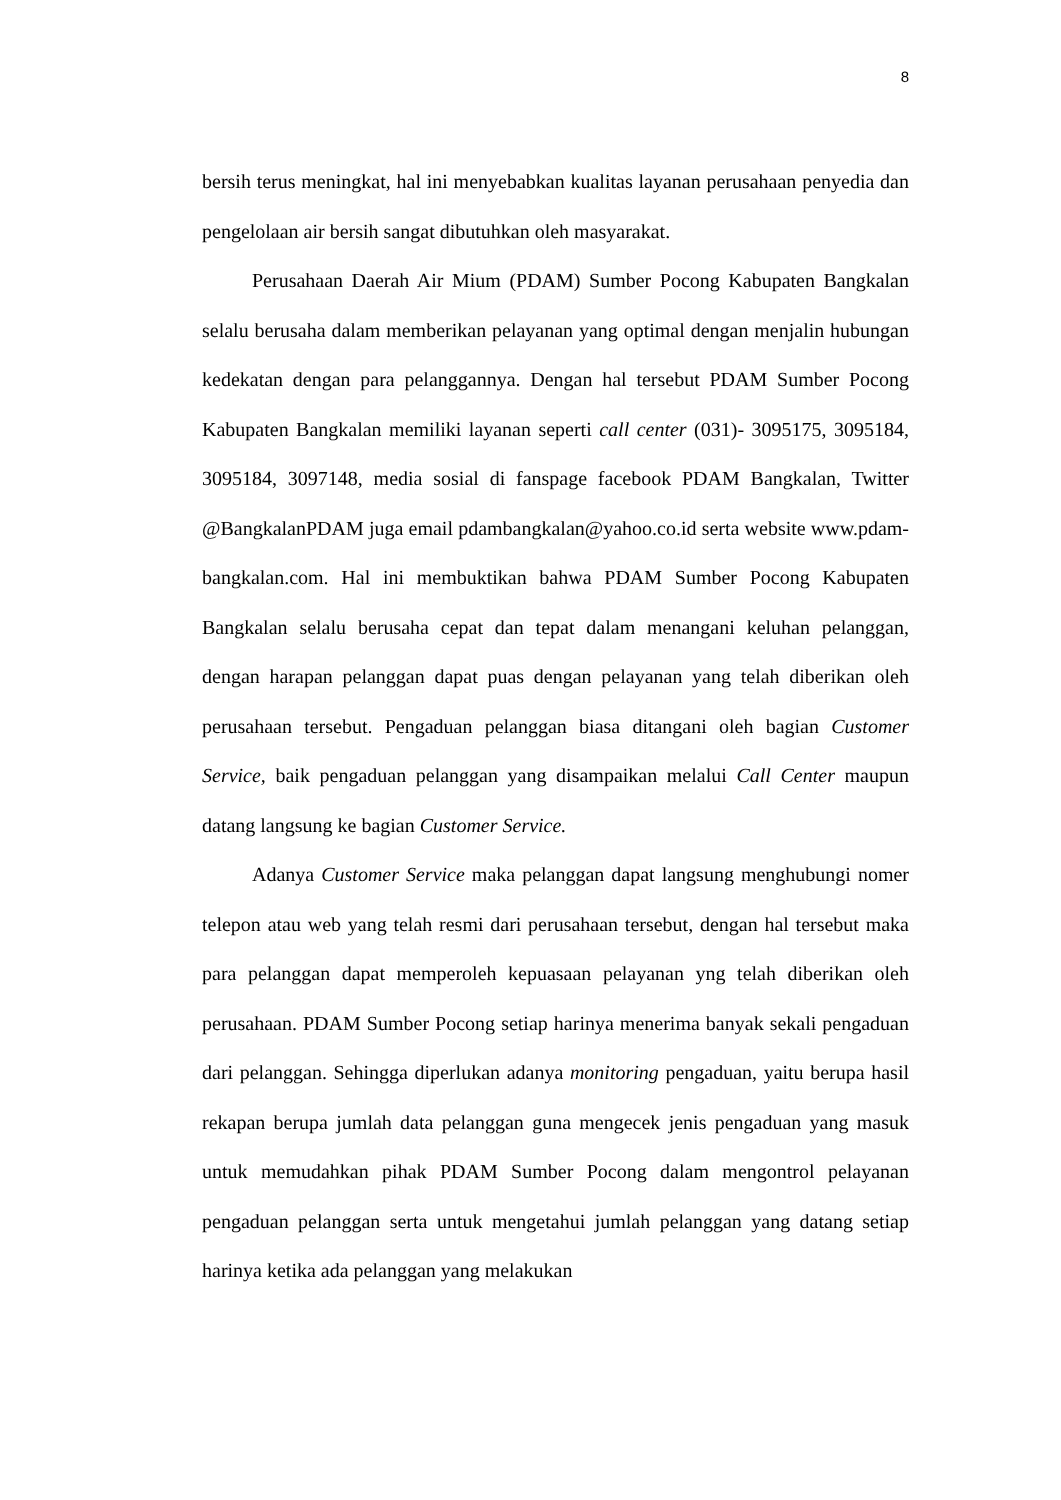8
bersih terus meningkat, hal ini menyebabkan kualitas layanan perusahaan penyedia dan pengelolaan air bersih sangat dibutuhkan oleh masyarakat.
Perusahaan Daerah Air Mium (PDAM) Sumber Pocong Kabupaten Bangkalan selalu berusaha dalam memberikan pelayanan yang optimal dengan menjalin hubungan kedekatan dengan para pelanggannya. Dengan hal tersebut PDAM Sumber Pocong Kabupaten Bangkalan memiliki layanan seperti call center (031)- 3095175, 3095184, 3095184, 3097148, media sosial di fanspage facebook PDAM Bangkalan, Twitter @BangkalanPDAM juga email pdambangkalan@yahoo.co.id serta website www.pdam-bangkalan.com. Hal ini membuktikan bahwa PDAM Sumber Pocong Kabupaten Bangkalan selalu berusaha cepat dan tepat dalam menangani keluhan pelanggan, dengan harapan pelanggan dapat puas dengan pelayanan yang telah diberikan oleh perusahaan tersebut. Pengaduan pelanggan biasa ditangani oleh bagian Customer Service, baik pengaduan pelanggan yang disampaikan melalui Call Center maupun datang langsung ke bagian Customer Service.
Adanya Customer Service maka pelanggan dapat langsung menghubungi nomer telepon atau web yang telah resmi dari perusahaan tersebut, dengan hal tersebut maka para pelanggan dapat memperoleh kepuasaan pelayanan yng telah diberikan oleh perusahaan. PDAM Sumber Pocong setiap harinya menerima banyak sekali pengaduan dari pelanggan. Sehingga diperlukan adanya monitoring pengaduan, yaitu berupa hasil rekapan berupa jumlah data pelanggan guna mengecek jenis pengaduan yang masuk untuk memudahkan pihak PDAM Sumber Pocong dalam mengontrol pelayanan pengaduan pelanggan serta untuk mengetahui jumlah pelanggan yang datang setiap harinya ketika ada pelanggan yang melakukan